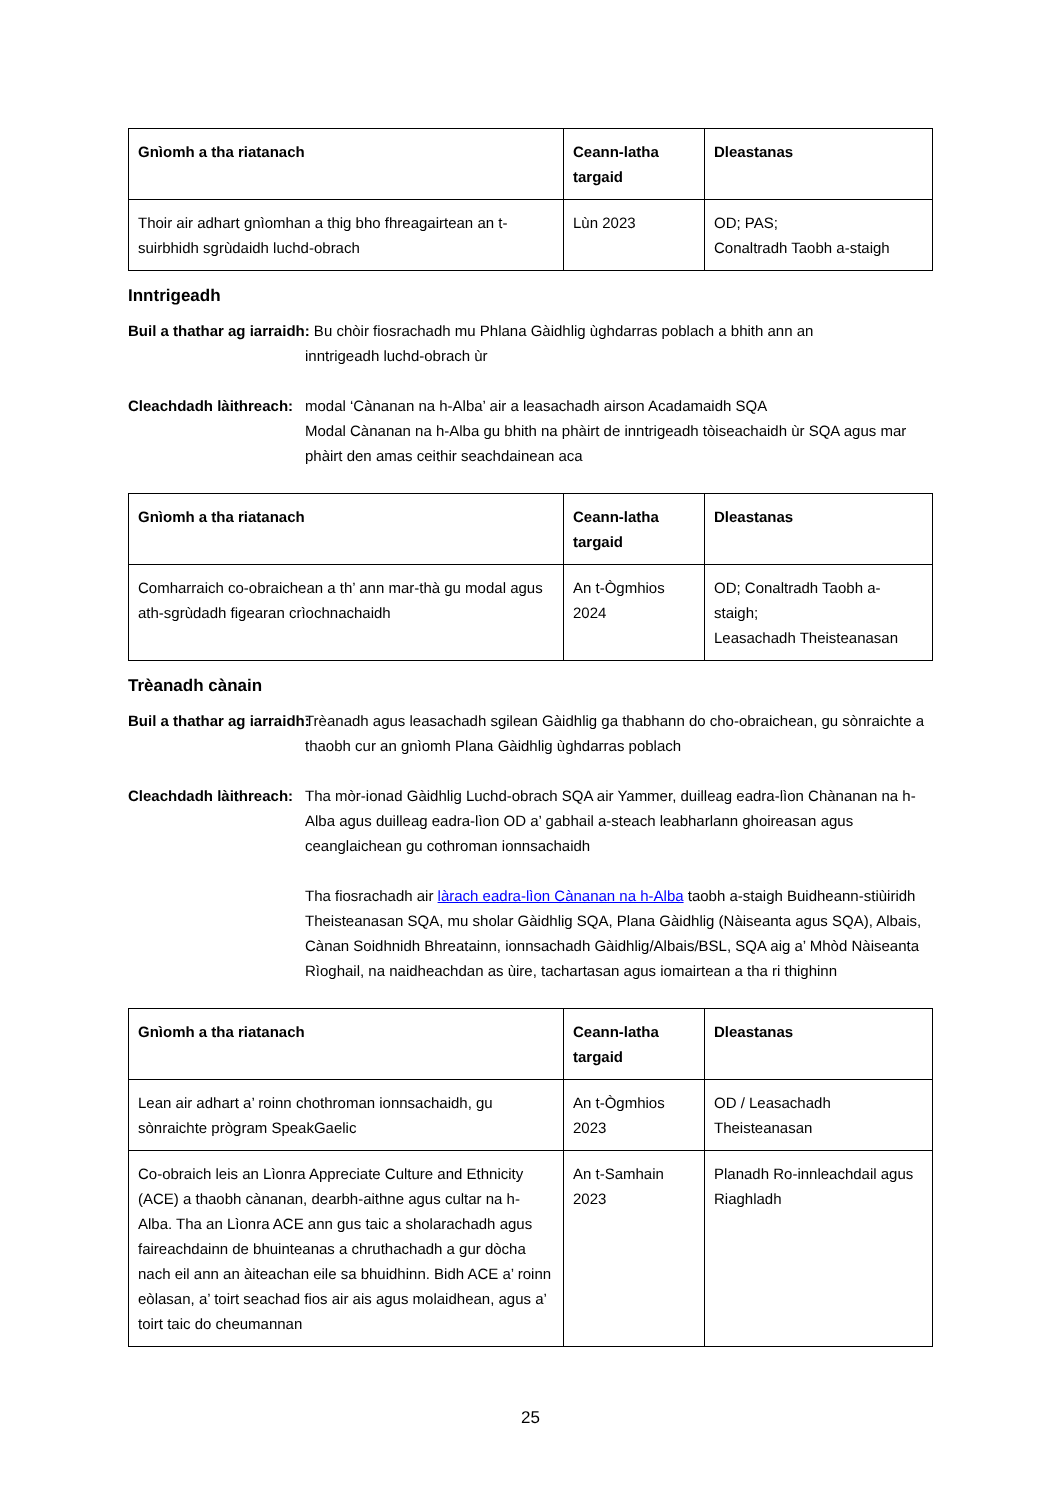| Gnìomh a tha riatanach | Ceann-latha targaid | Dleastanas |
| --- | --- | --- |
| Thoir air adhart gnìomhan a thig bho fhreagairtean an t-suirbhidh sgrùdaidh luchd-obrach | Lùn 2023 | OD; PAS; Conaltradh Taobh a-staigh |
Inntrigeadh
Buil a thathar ag iarraidh: Bu chòir fiosrachadh mu Phlana Gàidhlig ùghdarras poblach a bhith ann an
inntrigeadh luchd-obrach ùr
Cleachdadh làithreach: modal ‘Cànanan na h-Alba’ air a leasachadh airson Acadamaidh SQA
Modal Cànanan na h-Alba gu bhith na phàirt de inntrigeadh tòiseachaidh ùr SQA agus mar phàirt den amas ceithir seachdainean aca
| Gnìomh a tha riatanach | Ceann-latha targaid | Dleastanas |
| --- | --- | --- |
| Comharraich co-obraichean a th’ ann mar-thà gu modal agus ath-sgrùdadh figearan crìochnachaidh | An t-Ògmhios 2024 | OD; Conaltradh Taobh a-staigh; Leasachadh Theisteanasan |
Trèanadh cànain
Buil a thathar ag iarraidh: Trèanadh agus leasachadh sgilean Gàidhlig ga thabhann do cho-obraichean, gu sònraichte a thaobh cur an gnìomh Plana Gàidhlig ùghdarras poblach
Cleachdadh làithreach: Tha mòr-ionad Gàidhlig Luchd-obrach SQA air Yammer, duilleag eadra-lìon Chànanan na h-Alba agus duilleag eadra-lìon OD a’ gabhail a-steach leabharlann ghoireasan agus ceanglaichean gu cothroman ionnsachaidh
Tha fiosrachadh air làrach eadra-lìon Cànanan na h-Alba taobh a-staigh Buidheann-stiùiridh Theisteanasan SQA, mu sholar Gàidhlig SQA, Plana Gàidhlig (Nàiseanta agus SQA), Albais, Cànan Soidhnidh Bhreatainn, ionnsachadh Gàidhlig/Albais/BSL, SQA aig a’ Mhòd Nàiseanta Rìoghail, na naidheachdan as ùire, tachartasan agus iomairtean a tha ri thighinn
| Gnìomh a tha riatanach | Ceann-latha targaid | Dleastanas |
| --- | --- | --- |
| Lean air adhart a’ roinn chothroman ionnsachaidh, gu sònraichte prògram SpeakGaelic | An t-Ògmhios 2023 | OD / Leasachadh Theisteanasan |
| Co-obraich leis an Lìonra Appreciate Culture and Ethnicity (ACE) a thaobh cànanan, dearbh-aithne agus cultar na h-Alba. Tha an Lìonra ACE ann gus taic a sholarachadh agus faireachdainn de bhuinteanas a chruthachadh a gur dòcha nach eil ann an àiteachan eile sa bhuidhinn. Bidh ACE a’ roinn eòlasan, a’ toirt seachad fios air ais agus molaidhean, agus a’ toirt taic do cheumannan | An t-Samhain 2023 | Planadh Ro-innleachdail agus Riaghladh |
25